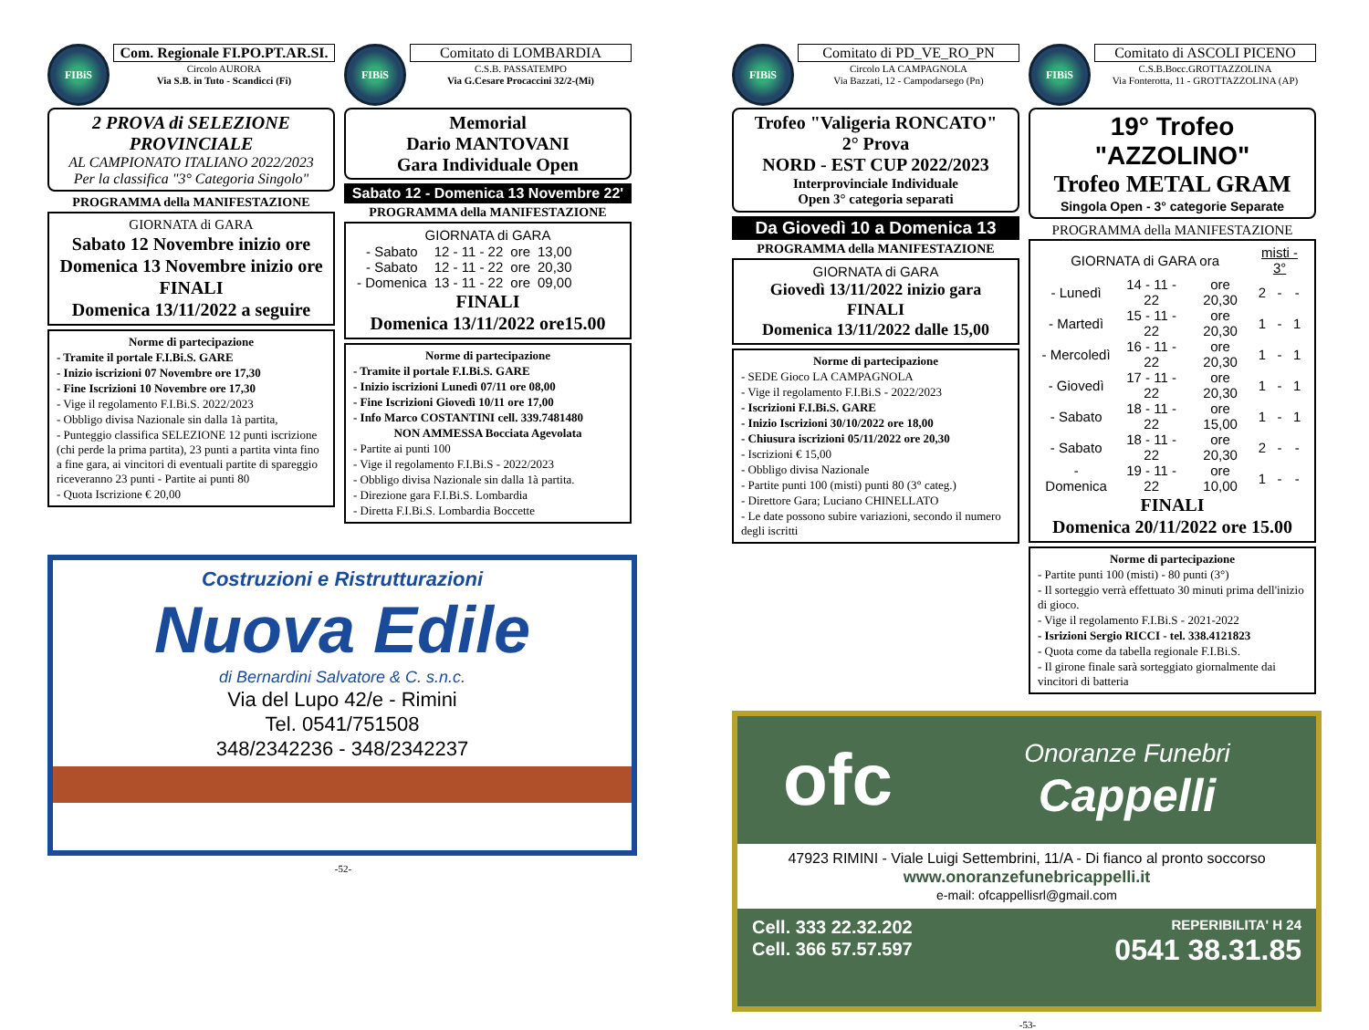FIBiS
Com. Regionale FI.PO.PT.AR.SI.
Circolo AURORA
Via S.B. in Tuto - Scandicci (Fi)
2 PROVA di SELEZIONE PROVINCIALE
AL CAMPIONATO ITALIANO 2022/2023
Per la classifica "3° Categoria Singolo"
PROGRAMMA della MANIFESTAZIONE
GIORNATA di GARA
Sabato 12 Novembre inizio ore
Domenica 13 Novembre inizio ore
FINALI
Domenica 13/11/2022 a seguire
Norme di partecipazione
- Tramite il portale F.I.Bi.S. GARE
- Inizio iscrizioni 07 Novembre ore 17,30
- Fine Iscrizioni 10 Novembre ore 17,30
- Vige il regolamento F.I.Bi.S. 2022/2023
- Obbligo divisa Nazionale sin dalla 1à partita,
- Punteggio classifica SELEZIONE 12 punti iscrizione (chi perde la prima partita), 23 punti a partita vinta fino a fine gara, ai vincitori di eventuali partite di spareggio riceveranno 23 punti - Partite ai punti 80
- Quota Iscrizione € 20,00
FIBiS
Comitato di LOMBARDIA
C.S.B. PASSATEMPO
Via G.Cesare Procaccini 32/2-(Mi)
Memorial
Dario MANTOVANI
Gara Individuale Open
Sabato 12 - Domenica 13 Novembre 22'
PROGRAMMA della MANIFESTAZIONE
GIORNATA di GARA
| - Sabato | 12 - 11 - 22 | ore | 13,00 |
| - Sabato | 12 - 11 - 22 | ore | 20,30 |
| - Domenica | 13 - 11 - 22 | ore | 09,00 |
FINALI
Domenica 13/11/2022 ore15.00
Norme di partecipazione
- Tramite il portale F.I.Bi.S. GARE
- Inizio iscrizioni Lunedì 07/11 ore 08,00
- Fine Iscrizioni Giovedì 10/11 ore 17,00
- Info Marco COSTANTINI cell. 339.7481480
NON AMMESSA Bocciata Agevolata
- Partite ai punti 100
- Vige il regolamento F.I.Bi.S - 2022/2023
- Obbligo divisa Nazionale sin dalla 1à partita.
- Direzione gara F.I.Bi.S. Lombardia
- Diretta F.I.Bi.S. Lombardia Boccette
Costruzioni e Ristrutturazioni
Nuova Edile
di Bernardini Salvatore & C. s.n.c.
Via del Lupo 42/e - Rimini
Tel. 0541/751508
348/2342236 - 348/2342237
-52-
FIBiS
Comitato di PD_VE_RO_PN
Circolo LA CAMPAGNOLA
Via Bazzati, 12 - Campodarsego (Pn)
Trofeo "Valigeria RONCATO"
2° Prova
NORD - EST CUP 2022/2023
Interprovinciale Individuale
Open 3° categoria separati
Da Giovedì 10 a Domenica 13
PROGRAMMA della MANIFESTAZIONE
GIORNATA di GARA
Giovedì 13/11/2022 inizio gara
FINALI
Domenica 13/11/2022 dalle 15,00
Norme di partecipazione
- SEDE Gioco LA CAMPAGNOLA
- Vige il regolamento F.I.Bi.S - 2022/2023
- Iscrizioni F.I.Bi.S. GARE
- Inizio Iscrizioni 30/10/2022 ore 18,00
- Chiusura iscrizioni 05/11/2022 ore 20,30
- Iscrizioni € 15,00
- Obbligo divisa Nazionale
- Partite punti 100 (misti) punti 80 (3° categ.)
- Direttore Gara; Luciano CHINELLATO
- Le date possono subire variazioni, secondo il numero degli iscritti
FIBiS
Comitato di ASCOLI PICENO
C.S.B.Bocc.GROTTAZZOLINA
Via Fonterotta, 11 - GROTTAZZOLINA (AP)
19° Trofeo "AZZOLINO"
Trofeo METAL GRAM
Singola Open - 3° categorie Separate
PROGRAMMA della MANIFESTAZIONE
| GIORNATA di GARA ora | | | misti - 3° | | |
| --- | --- | --- | --- | --- | --- |
| - Lunedì | 14 - 11 - 22 | ore 20,30 | 2 | - | - |
| - Martedì | 15 - 11 - 22 | ore 20,30 | 1 | - | 1 |
| - Mercoledì | 16 - 11 - 22 | ore 20,30 | 1 | - | 1 |
| - Giovedì | 17 - 11 - 22 | ore 20,30 | 1 | - | 1 |
| - Sabato | 18 - 11 - 22 | ore 15,00 | 1 | - | 1 |
| - Sabato | 18 - 11 - 22 | ore 20,30 | 2 | - | - |
| - Domenica | 19 - 11 - 22 | ore 10,00 | 1 | - | - |
FINALI
Domenica 20/11/2022 ore 15.00
Norme di partecipazione
- Partite punti 100 (misti) - 80 punti (3°)
- Il sorteggio verrà effettuato 30 minuti prima dell'inizio di gioco.
- Vige il regolamento F.I.Bi.S - 2021-2022
- Isrizioni Sergio RICCI - tel. 338.4121823
- Quota come da tabella regionale F.I.Bi.S.
- Il girone finale sarà sorteggiato giornalmente dai vincitori di batteria
ofc
Onoranze Funebri
Cappelli
47923 RIMINI - Viale Luigi Settembrini, 11/A - Di fianco al pronto soccorso
www.onoranzefunebricappelli.it
e-mail: ofcappellisrl@gmail.com
Cell. 333 22.32.202
Cell. 366 57.57.597
REPERIBILITA' H 24
0541 38.31.85
-53-